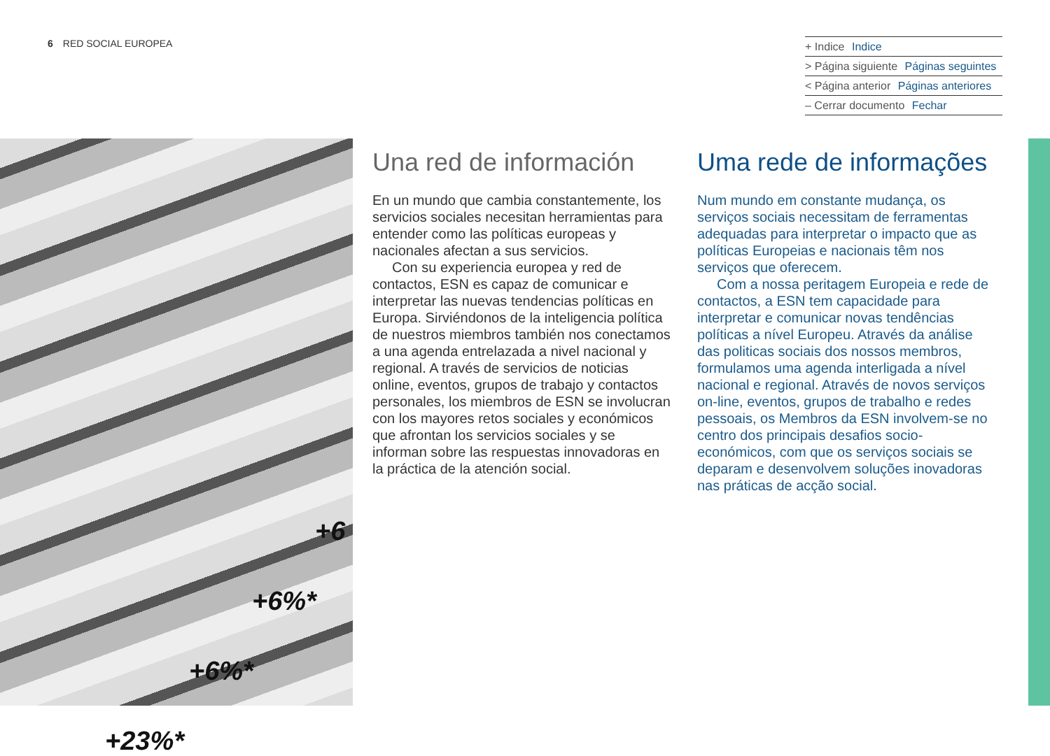6 RED SOCIAL EUROPEA
+ Indice Indice
> Página siguiente Páginas seguintes
< Página anterior Páginas anteriores
– Cerrar documento Fechar
+6
+6%*
+6%*
+23%*
Una red de información
En un mundo que cambia constantemente, los servicios sociales necesitan herramientas para entender como las políticas europeas y nacionales afectan a sus servicios.
Con su experiencia europea y red de contactos, ESN es capaz de comunicar e interpretar las nuevas tendencias políticas en Europa. Sirviéndonos de la inteligencia política de nuestros miembros también nos conectamos a una agenda entrelazada a nivel nacional y regional. A través de servicios de noticias online, eventos, grupos de trabajo y contactos personales, los miembros de ESN se involucran con los mayores retos sociales y económicos que afrontan los servicios sociales y se informan sobre las respuestas innovadoras en la práctica de la atención social.
Uma rede de informações
Num mundo em constante mudança, os serviços sociais necessitam de ferramentas adequadas para interpretar o impacto que as políticas Europeias e nacionais têm nos serviços que oferecem.
Com a nossa peritagem Europeia e rede de contactos, a ESN tem capacidade para interpretar e comunicar novas tendências políticas a nível Europeu. Através da análise das politicas sociais dos nossos membros, formulamos uma agenda interligada a nível nacional e regional. Através de novos serviços on-line, eventos, grupos de trabalho e redes pessoais, os Membros da ESN involvem-se no centro dos principais desafios socio-económicos, com que os serviços sociais se deparam e desenvolvem soluções inovadoras nas práticas de acção social.